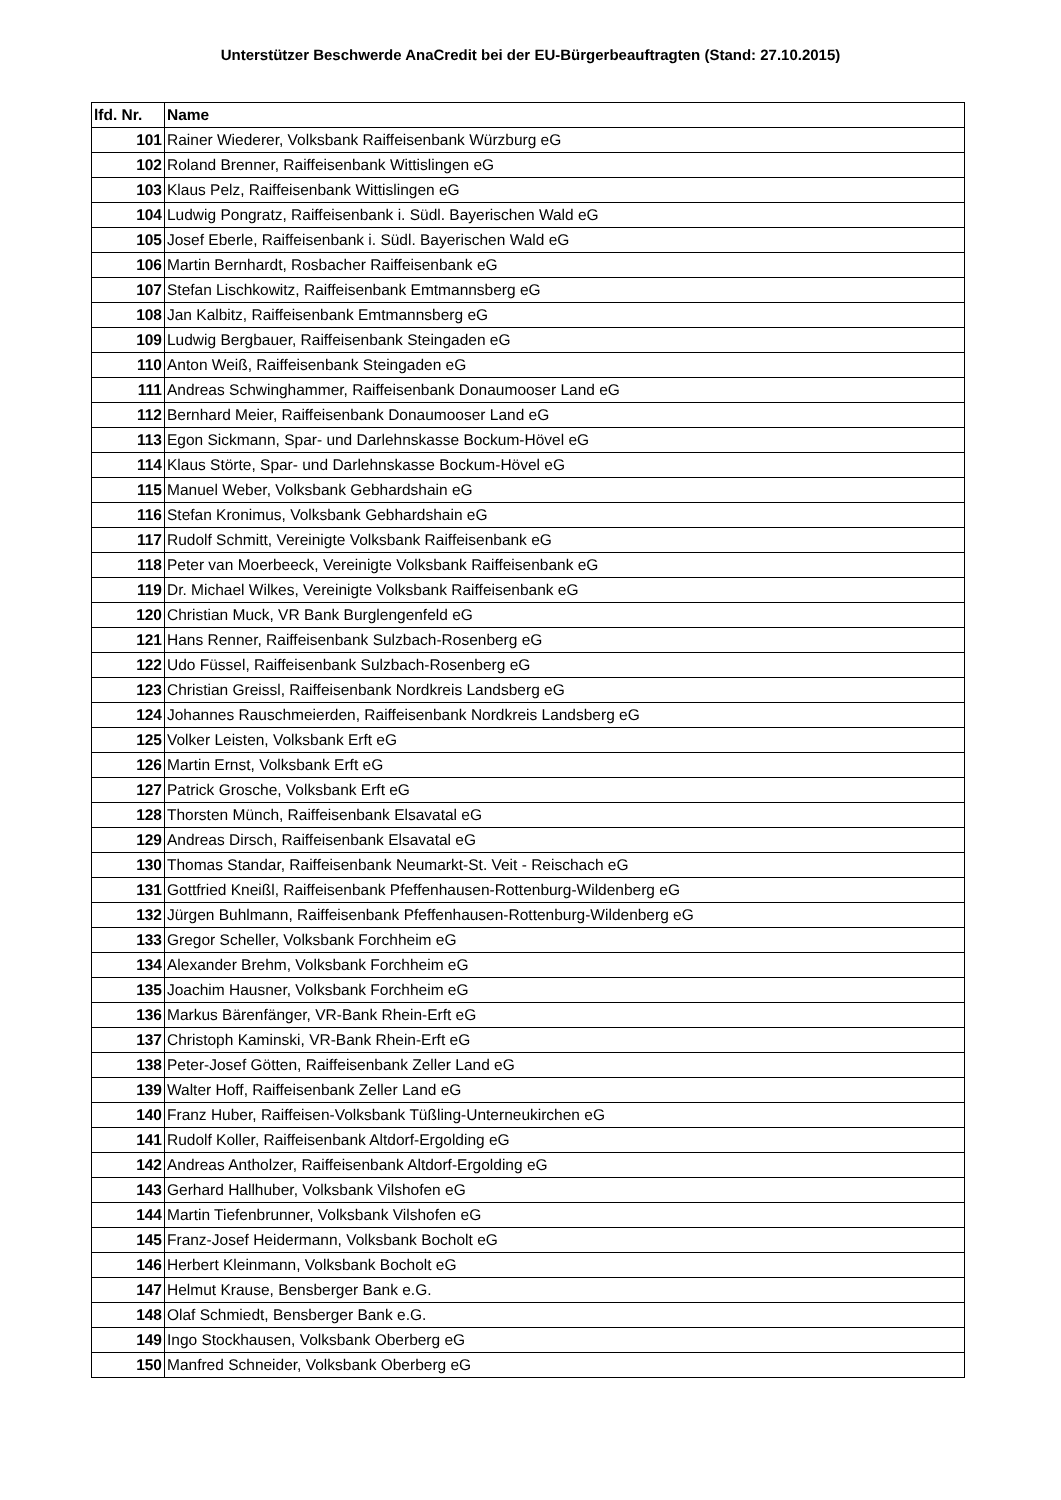Unterstützer Beschwerde AnaCredit bei der EU-Bürgerbeauftragten (Stand: 27.10.2015)
| lfd. Nr. | Name |
| --- | --- |
| 101 | Rainer Wiederer, Volksbank Raiffeisenbank Würzburg eG |
| 102 | Roland Brenner, Raiffeisenbank Wittislingen eG |
| 103 | Klaus Pelz, Raiffeisenbank Wittislingen eG |
| 104 | Ludwig Pongratz, Raiffeisenbank i. Südl. Bayerischen Wald eG |
| 105 | Josef Eberle, Raiffeisenbank i. Südl. Bayerischen Wald eG |
| 106 | Martin Bernhardt, Rosbacher Raiffeisenbank eG |
| 107 | Stefan Lischkowitz, Raiffeisenbank Emtmannsberg eG |
| 108 | Jan Kalbitz, Raiffeisenbank Emtmannsberg eG |
| 109 | Ludwig Bergbauer, Raiffeisenbank Steingaden eG |
| 110 | Anton Weiß, Raiffeisenbank Steingaden eG |
| 111 | Andreas Schwinghammer, Raiffeisenbank Donaumooser Land eG |
| 112 | Bernhard Meier, Raiffeisenbank Donaumooser Land eG |
| 113 | Egon Sickmann, Spar- und Darlehnskasse Bockum-Hövel eG |
| 114 | Klaus Störte, Spar- und Darlehnskasse Bockum-Hövel eG |
| 115 | Manuel Weber, Volksbank Gebhardshain eG |
| 116 | Stefan Kronimus, Volksbank Gebhardshain eG |
| 117 | Rudolf Schmitt, Vereinigte Volksbank Raiffeisenbank eG |
| 118 | Peter van Moerbeeck, Vereinigte Volksbank Raiffeisenbank eG |
| 119 | Dr. Michael Wilkes, Vereinigte Volksbank Raiffeisenbank eG |
| 120 | Christian Muck, VR Bank Burglengenfeld eG |
| 121 | Hans Renner, Raiffeisenbank Sulzbach-Rosenberg eG |
| 122 | Udo Füssel, Raiffeisenbank Sulzbach-Rosenberg eG |
| 123 | Christian Greissl, Raiffeisenbank Nordkreis Landsberg eG |
| 124 | Johannes Rauschmeierden, Raiffeisenbank Nordkreis Landsberg eG |
| 125 | Volker Leisten, Volksbank Erft eG |
| 126 | Martin Ernst, Volksbank Erft eG |
| 127 | Patrick Grosche, Volksbank Erft eG |
| 128 | Thorsten Münch, Raiffeisenbank Elsavatal eG |
| 129 | Andreas Dirsch, Raiffeisenbank Elsavatal eG |
| 130 | Thomas Standar, Raiffeisenbank Neumarkt-St. Veit - Reischach eG |
| 131 | Gottfried Kneißl, Raiffeisenbank Pfeffenhausen-Rottenburg-Wildenberg eG |
| 132 | Jürgen Buhlmann, Raiffeisenbank Pfeffenhausen-Rottenburg-Wildenberg eG |
| 133 | Gregor Scheller, Volksbank Forchheim eG |
| 134 | Alexander Brehm, Volksbank Forchheim eG |
| 135 | Joachim Hausner, Volksbank Forchheim eG |
| 136 | Markus Bärenfänger, VR-Bank Rhein-Erft eG |
| 137 | Christoph Kaminski, VR-Bank Rhein-Erft eG |
| 138 | Peter-Josef Götten, Raiffeisenbank Zeller Land eG |
| 139 | Walter Hoff, Raiffeisenbank Zeller Land eG |
| 140 | Franz Huber, Raiffeisen-Volksbank Tüßling-Unterneukirchen eG |
| 141 | Rudolf Koller, Raiffeisenbank Altdorf-Ergolding eG |
| 142 | Andreas Antholzer, Raiffeisenbank Altdorf-Ergolding eG |
| 143 | Gerhard Hallhuber, Volksbank Vilshofen eG |
| 144 | Martin Tiefenbrunner, Volksbank Vilshofen eG |
| 145 | Franz-Josef Heidermann, Volksbank Bocholt eG |
| 146 | Herbert Kleinmann, Volksbank Bocholt eG |
| 147 | Helmut Krause, Bensberger Bank e.G. |
| 148 | Olaf Schmiedt, Bensberger Bank e.G. |
| 149 | Ingo Stockhausen, Volksbank Oberberg eG |
| 150 | Manfred Schneider, Volksbank Oberberg eG |